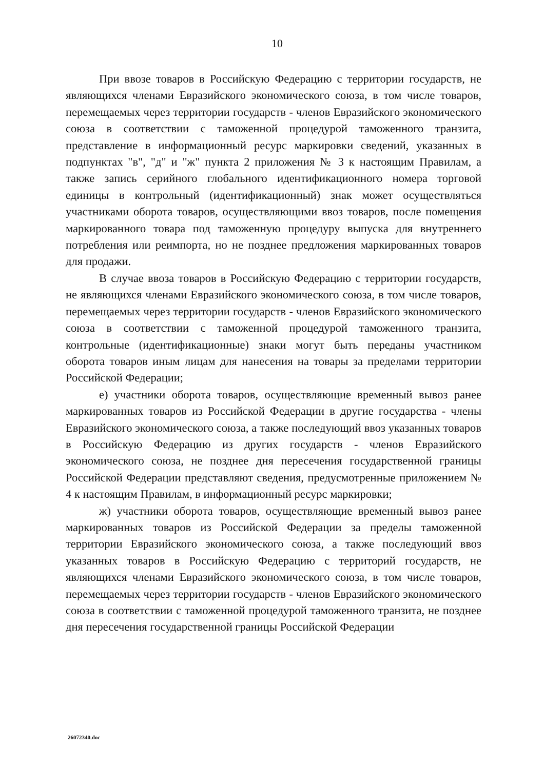10
При ввозе товаров в Российскую Федерацию с территории государств, не являющихся членами Евразийского экономического союза, в том числе товаров, перемещаемых через территории государств - членов Евразийского экономического союза в соответствии с таможенной процедурой таможенного транзита, представление в информационный ресурс маркировки сведений, указанных в подпунктах "в", "д" и "ж" пункта 2 приложения № 3 к настоящим Правилам, а также запись серийного глобального идентификационного номера торговой единицы в контрольный (идентификационный) знак может осуществляться участниками оборота товаров, осуществляющими ввоз товаров, после помещения маркированного товара под таможенную процедуру выпуска для внутреннего потребления или реимпорта, но не позднее предложения маркированных товаров для продажи.
В случае ввоза товаров в Российскую Федерацию с территории государств, не являющихся членами Евразийского экономического союза, в том числе товаров, перемещаемых через территории государств - членов Евразийского экономического союза в соответствии с таможенной процедурой таможенного транзита, контрольные (идентификационные) знаки могут быть переданы участником оборота товаров иным лицам для нанесения на товары за пределами территории Российской Федерации;
е) участники оборота товаров, осуществляющие временный вывоз ранее маркированных товаров из Российской Федерации в другие государства - члены Евразийского экономического союза, а также последующий ввоз указанных товаров в Российскую Федерацию из других государств - членов Евразийского экономического союза, не позднее дня пересечения государственной границы Российской Федерации представляют сведения, предусмотренные приложением № 4 к настоящим Правилам, в информационный ресурс маркировки;
ж) участники оборота товаров, осуществляющие временный вывоз ранее маркированных товаров из Российской Федерации за пределы таможенной территории Евразийского экономического союза, а также последующий ввоз указанных товаров в Российскую Федерацию с территорий государств, не являющихся членами Евразийского экономического союза, в том числе товаров, перемещаемых через территории государств - членов Евразийского экономического союза в соответствии с таможенной процедурой таможенного транзита, не позднее дня пересечения государственной границы Российской Федерации
26072340.doc